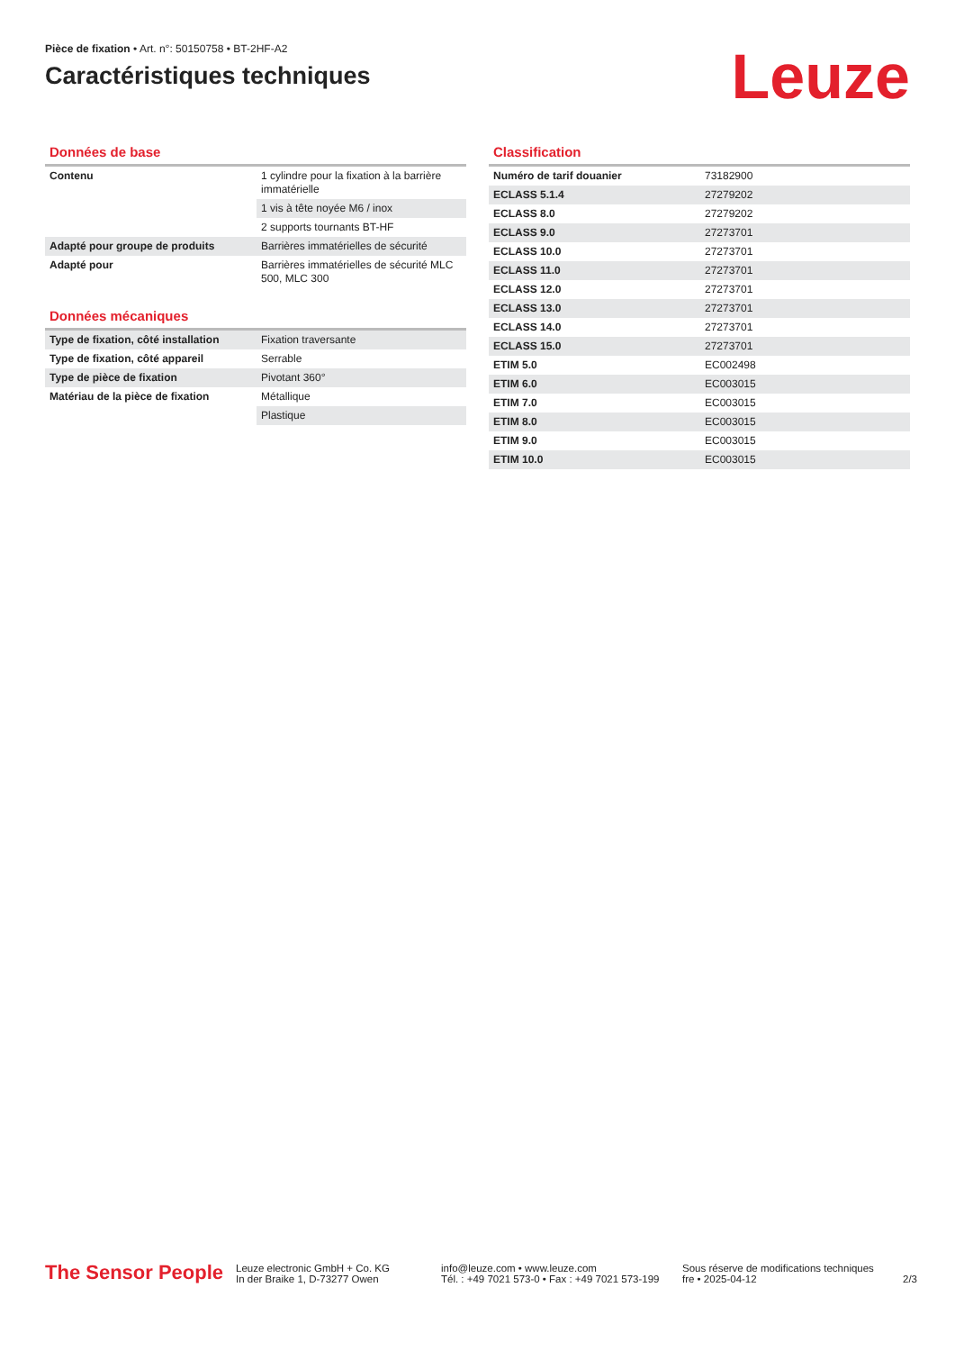Pièce de fixation • Art. n°: 50150758 • BT-2HF-A2
Caractéristiques techniques
Leuze
Données de base
| Contenu | 1 cylindre pour la fixation à la barrière immatérielle |
| | 1 vis à tête noyée M6 / inox |
| | 2 supports tournants BT-HF |
| Adapté pour groupe de produits | Barrières immatérielles de sécurité |
| Adapté pour | Barrières immatérielles de sécurité MLC 500, MLC 300 |
Données mécaniques
| Type de fixation, côté installation | Fixation traversante |
| Type de fixation, côté appareil | Serrable |
| Type de pièce de fixation | Pivotant 360° |
| Matériau de la pièce de fixation | Métallique |
| | Plastique |
Classification
| Numéro de tarif douanier | 73182900 |
| ECLASS 5.1.4 | 27279202 |
| ECLASS 8.0 | 27279202 |
| ECLASS 9.0 | 27273701 |
| ECLASS 10.0 | 27273701 |
| ECLASS 11.0 | 27273701 |
| ECLASS 12.0 | 27273701 |
| ECLASS 13.0 | 27273701 |
| ECLASS 14.0 | 27273701 |
| ECLASS 15.0 | 27273701 |
| ETIM 5.0 | EC002498 |
| ETIM 6.0 | EC003015 |
| ETIM 7.0 | EC003015 |
| ETIM 8.0 | EC003015 |
| ETIM 9.0 | EC003015 |
| ETIM 10.0 | EC003015 |
The Sensor People
Leuze electronic GmbH + Co. KG
In der Braike 1, D-73277 Owen
info@leuze.com • www.leuze.com
Tél. : +49 7021 573-0 • Fax : +49 7021 573-199
Sous réserve de modifications techniques
fre • 2025-04-12
2/3